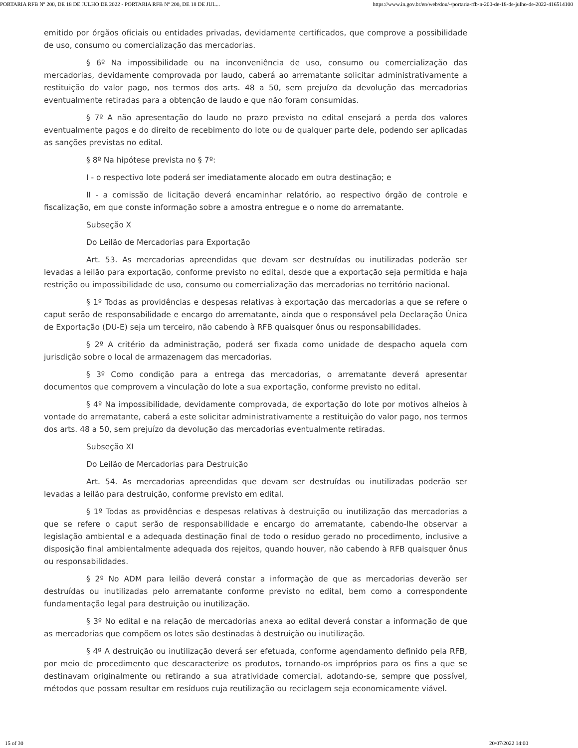PORTARIA RFB Nº 200, DE 18 DE JULHO DE 2022 - PORTARIA RFB Nº 200, DE 18 DE JUL... https://www.in.gov.br/en/web/dou/-/portaria-rfb-n-200-de-18-de-julho-de-2022-416514100
emitido por órgãos oficiais ou entidades privadas, devidamente certificados, que comprove a possibilidade de uso, consumo ou comercialização das mercadorias.
§ 6º Na impossibilidade ou na inconveniência de uso, consumo ou comercialização das mercadorias, devidamente comprovada por laudo, caberá ao arrematante solicitar administrativamente a restituição do valor pago, nos termos dos arts. 48 a 50, sem prejuízo da devolução das mercadorias eventualmente retiradas para a obtenção de laudo e que não foram consumidas.
§ 7º A não apresentação do laudo no prazo previsto no edital ensejará a perda dos valores eventualmente pagos e do direito de recebimento do lote ou de qualquer parte dele, podendo ser aplicadas as sanções previstas no edital.
§ 8º Na hipótese prevista no § 7º:
I - o respectivo lote poderá ser imediatamente alocado em outra destinação; e
II - a comissão de licitação deverá encaminhar relatório, ao respectivo órgão de controle e fiscalização, em que conste informação sobre a amostra entregue e o nome do arrematante.
Subseção X
Do Leilão de Mercadorias para Exportação
Art. 53. As mercadorias apreendidas que devam ser destruídas ou inutilizadas poderão ser levadas a leilão para exportação, conforme previsto no edital, desde que a exportação seja permitida e haja restrição ou impossibilidade de uso, consumo ou comercialização das mercadorias no território nacional.
§ 1º Todas as providências e despesas relativas à exportação das mercadorias a que se refere o caput serão de responsabilidade e encargo do arrematante, ainda que o responsável pela Declaração Única de Exportação (DU-E) seja um terceiro, não cabendo à RFB quaisquer ônus ou responsabilidades.
§ 2º A critério da administração, poderá ser fixada como unidade de despacho aquela com jurisdição sobre o local de armazenagem das mercadorias.
§ 3º Como condição para a entrega das mercadorias, o arrematante deverá apresentar documentos que comprovem a vinculação do lote a sua exportação, conforme previsto no edital.
§ 4º Na impossibilidade, devidamente comprovada, de exportação do lote por motivos alheios à vontade do arrematante, caberá a este solicitar administrativamente a restituição do valor pago, nos termos dos arts. 48 a 50, sem prejuízo da devolução das mercadorias eventualmente retiradas.
Subseção XI
Do Leilão de Mercadorias para Destruição
Art. 54. As mercadorias apreendidas que devam ser destruídas ou inutilizadas poderão ser levadas a leilão para destruição, conforme previsto em edital.
§ 1º Todas as providências e despesas relativas à destruição ou inutilização das mercadorias a que se refere o caput serão de responsabilidade e encargo do arrematante, cabendo-lhe observar a legislação ambiental e a adequada destinação final de todo o resíduo gerado no procedimento, inclusive a disposição final ambientalmente adequada dos rejeitos, quando houver, não cabendo à RFB quaisquer ônus ou responsabilidades.
§ 2º No ADM para leilão deverá constar a informação de que as mercadorias deverão ser destruídas ou inutilizadas pelo arrematante conforme previsto no edital, bem como a correspondente fundamentação legal para destruição ou inutilização.
§ 3º No edital e na relação de mercadorias anexa ao edital deverá constar a informação de que as mercadorias que compõem os lotes são destinadas à destruição ou inutilização.
§ 4º A destruição ou inutilização deverá ser efetuada, conforme agendamento definido pela RFB, por meio de procedimento que descaracterize os produtos, tornando-os impróprios para os fins a que se destinavam originalmente ou retirando a sua atratividade comercial, adotando-se, sempre que possível, métodos que possam resultar em resíduos cuja reutilização ou reciclagem seja economicamente viável.
15 of 30 20/07/2022 14:00